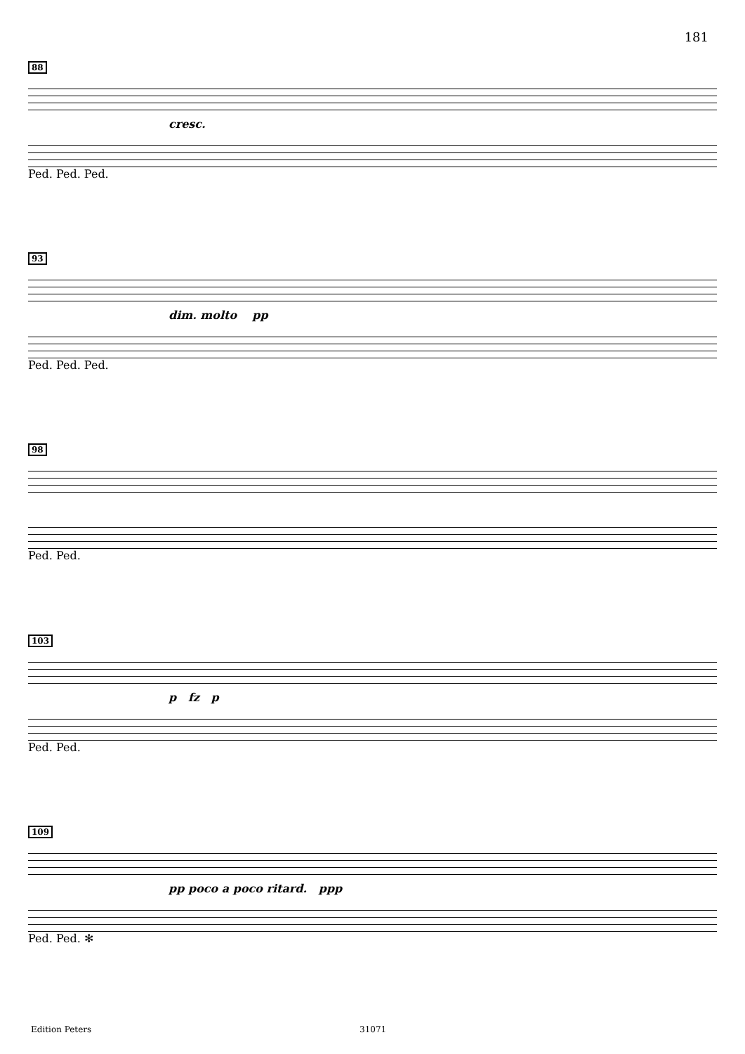181
88
cresc.
Ped. Ped. Ped.
93
dim. molto pp
Ped. Ped. Ped.
98
Ped. Ped.
103
p fz p
Ped. Ped.
109
pp poco a poco ritard. ppp
Ped. Ped. ✻
Edition Peters 31071